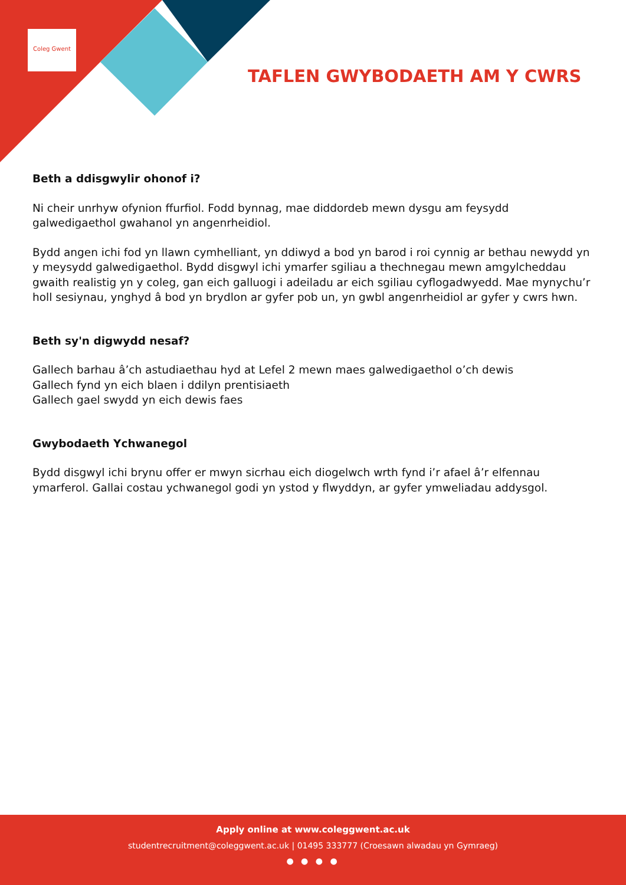Coleg Gwent
TAFLEN GWYBODAETH AM Y CWRS
Beth a ddisgwylir ohonof i?
Ni cheir unrhyw ofynion ffurfiol. Fodd bynnag, mae diddordeb mewn dysgu am feysydd galwedigaethol gwahanol yn angenrheidiol.
Bydd angen ichi fod yn llawn cymhelliant, yn ddiwyd a bod yn barod i roi cynnig ar bethau newydd yn y meysydd galwedigaethol. Bydd disgwyl ichi ymarfer sgiliau a thechnegau mewn amgylcheddau gwaith realistig yn y coleg, gan eich galluogi i adeiladu ar eich sgiliau cyflogadwyedd. Mae mynychu’r holl sesiynau, ynghyd â bod yn brydlon ar gyfer pob un, yn gwbl angenrheidiol ar gyfer y cwrs hwn.
Beth sy'n digwydd nesaf?
Gallech barhau â’ch astudiaethau hyd at Lefel 2 mewn maes galwedigaethol o’ch dewis
Gallech fynd yn eich blaen i ddilyn prentisiaeth
Gallech gael swydd yn eich dewis faes
Gwybodaeth Ychwanegol
Bydd disgwyl ichi brynu offer er mwyn sicrhau eich diogelwch wrth fynd i’r afael â’r elfennau ymarferol. Gallai costau ychwanegol godi yn ystod y flwyddyn, ar gyfer ymweliadau addysgol.
Apply online at www.coleggwent.ac.uk
studentrecruitment@coleggwent.ac.uk | 01495 333777 (Croesawn alwadau yn Gymraeg)
● ● ● ●